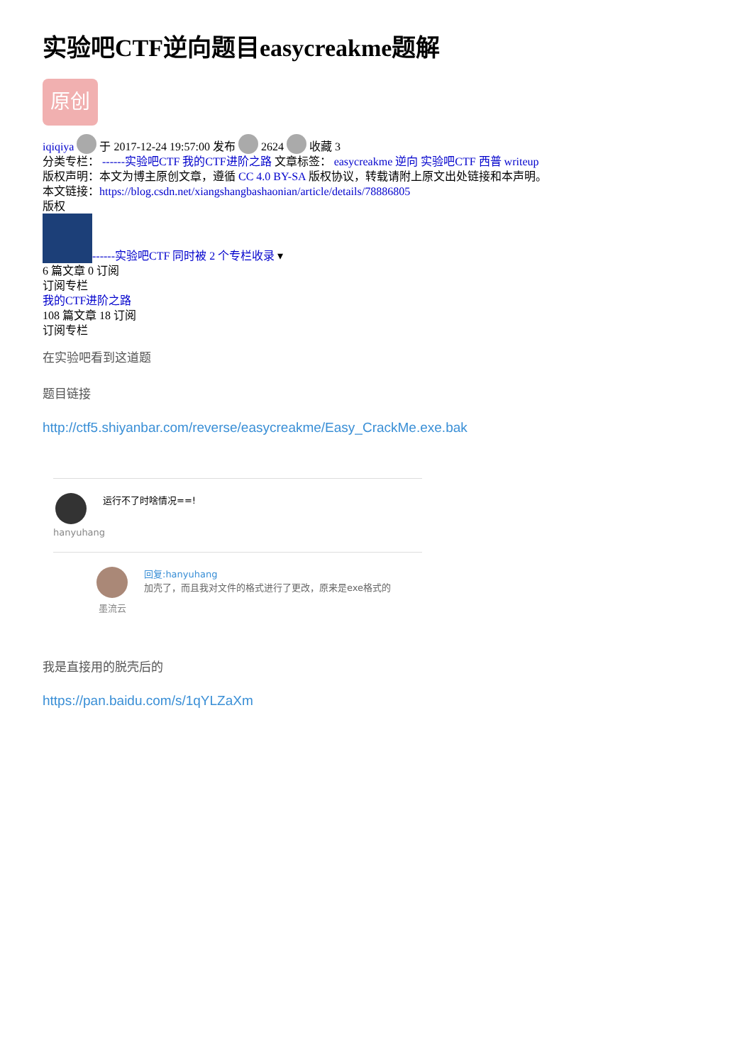实验吧CTF逆向题目easycreakme题解
原创
iqiqiya 于 2017-12-24 19:57:00 发布 2624 收藏 3
分类专栏： ------实验吧CTF 我的CTF进阶之路 文章标签： easycreakme 逆向 实验吧CTF 西普 writeup
版权声明：本文为博主原创文章，遵循 CC 4.0 BY-SA 版权协议，转载请附上原文出处链接和本声明。
本文链接：https://blog.csdn.net/xiangshangbashaonian/article/details/78886805
版权
------实验吧CTF 同时被 2 个专栏收录 ▾
6 篇文章 0 订阅
订阅专栏
我的CTF进阶之路
108 篇文章 18 订阅
订阅专栏
在实验吧看到这道题
题目链接
http://ctf5.shiyanbar.com/reverse/easycreakme/Easy_CrackMe.exe.bak
hanyuhang
运行不了时啥情况==!
墨流云 回复:hanyuhang
加壳了，而且我对文件的格式进行了更改，原来是exe格式的
我是直接用的脱壳后的
https://pan.baidu.com/s/1qYLZaXm